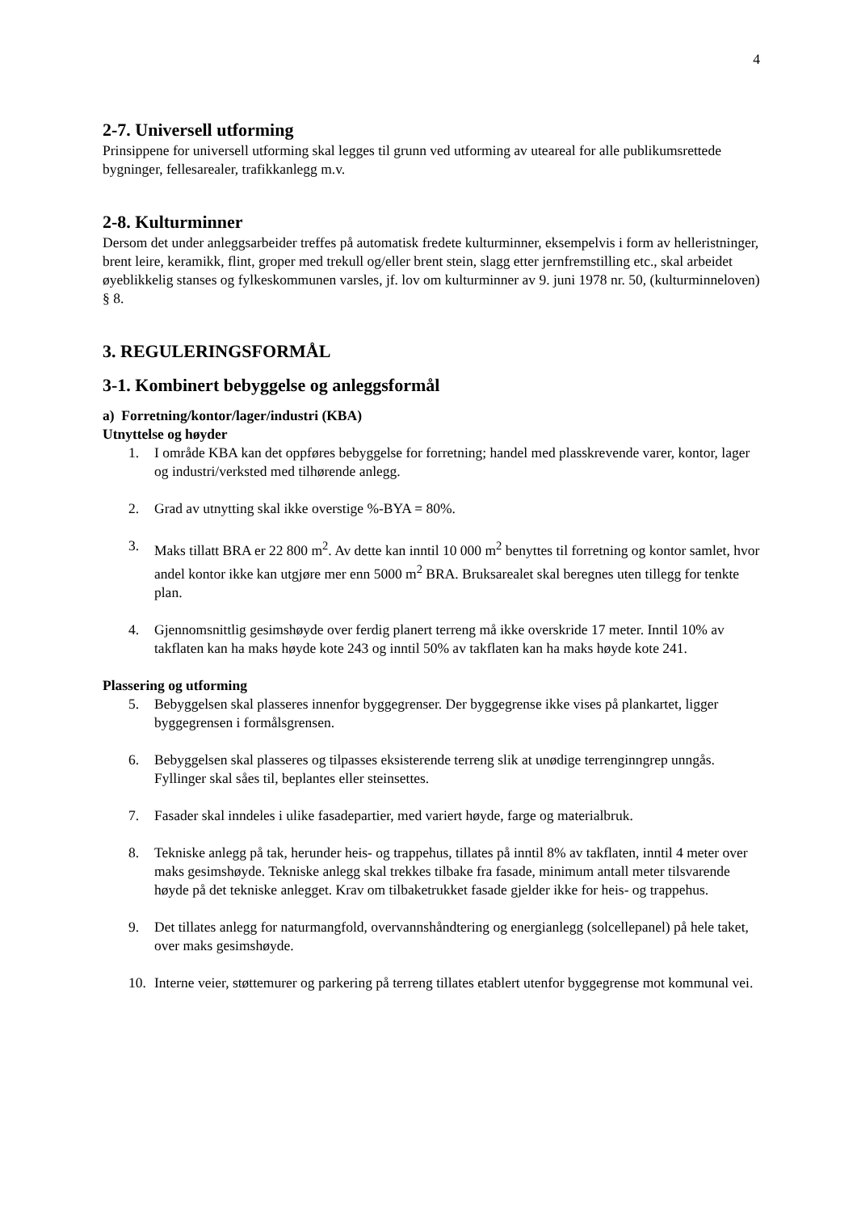4
2-7. Universell utforming
Prinsippene for universell utforming skal legges til grunn ved utforming av uteareal for alle publikumsrettede bygninger, fellesarealer, trafikkanlegg m.v.
2-8. Kulturminner
Dersom det under anleggsarbeider treffes på automatisk fredete kulturminner, eksempelvis i form av helleristninger, brent leire, keramikk, flint, groper med trekull og/eller brent stein, slagg etter jernfremstilling etc., skal arbeidet øyeblikkelig stanses og fylkeskommunen varsles, jf. lov om kulturminner av 9. juni 1978 nr. 50, (kulturminneloven) § 8.
3. REGULERINGSFORMÅL
3-1. Kombinert bebyggelse og anleggsformål
a) Forretning/kontor/lager/industri (KBA)
Utnyttelse og høyder
1. I område KBA kan det oppføres bebyggelse for forretning; handel med plasskrevende varer, kontor, lager og industri/verksted med tilhørende anlegg.
2. Grad av utnytting skal ikke overstige %-BYA = 80%.
3. Maks tillatt BRA er 22 800 m<sup>2</sup>. Av dette kan inntil 10 000 m<sup>2</sup> benyttes til forretning og kontor samlet, hvor andel kontor ikke kan utgjøre mer enn 5000 m<sup>2</sup> BRA. Bruksarealet skal beregnes uten tillegg for tenkte plan.
4. Gjennomsnittlig gesimshøyde over ferdig planert terreng må ikke overskride 17 meter. Inntil 10% av takflaten kan ha maks høyde kote 243 og inntil 50% av takflaten kan ha maks høyde kote 241.
Plassering og utforming
5. Bebyggelsen skal plasseres innenfor byggegrenser. Der byggegrense ikke vises på plankartet, ligger byggegrensen i formålsgrensen.
6. Bebyggelsen skal plasseres og tilpasses eksisterende terreng slik at unødige terrenginngrep unngås. Fyllinger skal såes til, beplantes eller steinsettes.
7. Fasader skal inndeles i ulike fasadepartier, med variert høyde, farge og materialbruk.
8. Tekniske anlegg på tak, herunder heis- og trappehus, tillates på inntil 8% av takflaten, inntil 4 meter over maks gesimshøyde. Tekniske anlegg skal trekkes tilbake fra fasade, minimum antall meter tilsvarende høyde på det tekniske anlegget. Krav om tilbaketrukket fasade gjelder ikke for heis- og trappehus.
9. Det tillates anlegg for naturmangfold, overvannshåndtering og energianlegg (solcellepanel) på hele taket, over maks gesimshøyde.
10. Interne veier, støttemurer og parkering på terreng tillates etablert utenfor byggegrense mot kommunal vei.